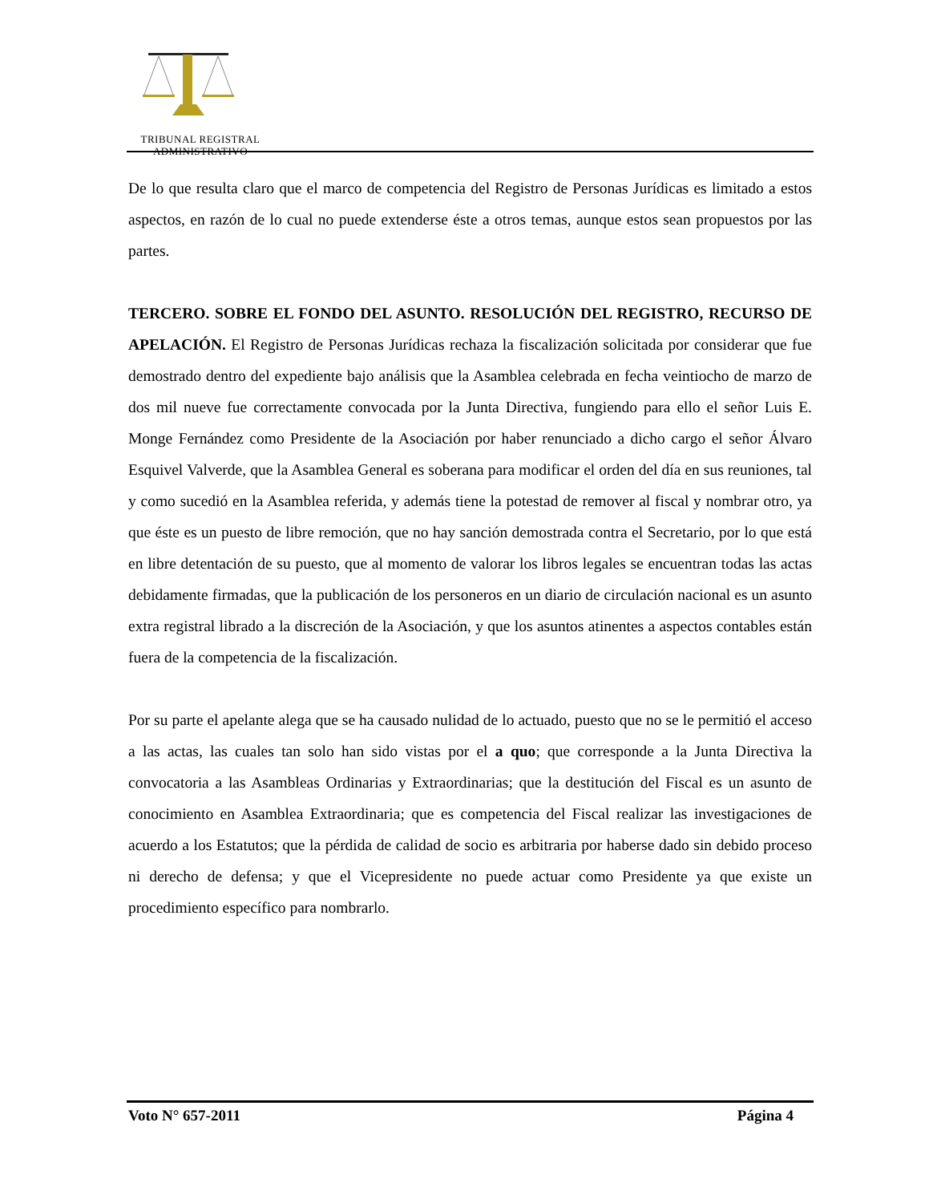TRIBUNAL REGISTRAL
ADMINISTRATIVO
De lo que resulta claro que el marco de competencia del Registro de Personas Jurídicas es limitado a estos aspectos, en razón de lo cual no puede extenderse éste a otros temas, aunque estos sean propuestos por las partes.
TERCERO. SOBRE EL FONDO DEL ASUNTO. RESOLUCIÓN DEL REGISTRO, RECURSO DE APELACIÓN. El Registro de Personas Jurídicas rechaza la fiscalización solicitada por considerar que fue demostrado dentro del expediente bajo análisis que la Asamblea celebrada en fecha veintiocho de marzo de dos mil nueve fue correctamente convocada por la Junta Directiva, fungiendo para ello el señor Luis E. Monge Fernández como Presidente de la Asociación por haber renunciado a dicho cargo el señor Álvaro Esquivel Valverde, que la Asamblea General es soberana para modificar el orden del día en sus reuniones, tal y como sucedió en la Asamblea referida, y además tiene la potestad de remover al fiscal y nombrar otro, ya que éste es un puesto de libre remoción, que no hay sanción demostrada contra el Secretario, por lo que está en libre detentación de su puesto, que al momento de valorar los libros legales se encuentran todas las actas debidamente firmadas, que la publicación de los personeros en un diario de circulación nacional es un asunto extra registral librado a la discreción de la Asociación, y que los asuntos atinentes a aspectos contables están fuera de la competencia de la fiscalización.
Por su parte el apelante alega que se ha causado nulidad de lo actuado, puesto que no se le permitió el acceso a las actas, las cuales tan solo han sido vistas por el a quo; que corresponde a la Junta Directiva la convocatoria a las Asambleas Ordinarias y Extraordinarias; que la destitución del Fiscal es un asunto de conocimiento en Asamblea Extraordinaria; que es competencia del Fiscal realizar las investigaciones de acuerdo a los Estatutos; que la pérdida de calidad de socio es arbitraria por haberse dado sin debido proceso ni derecho de defensa; y que el Vicepresidente no puede actuar como Presidente ya que existe un procedimiento específico para nombrarlo.
Voto N° 657-2011 Página 4